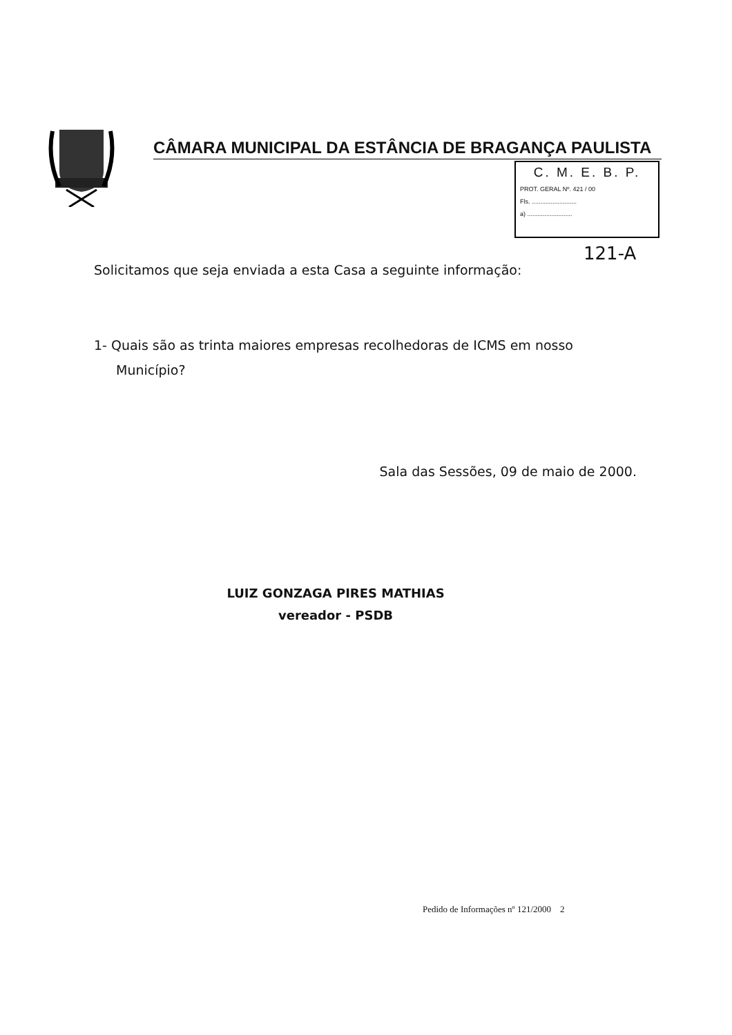CÂMARA MUNICIPAL DA ESTÂNCIA DE BRAGANÇA PAULISTA
C. M. E. B. P.
PROT. GERAL Nº. 421 / 00
Fls. ..........................
a) ..........................
121-A
Solicitamos que seja enviada a esta Casa a seguinte informação:
1- Quais são as trinta maiores empresas recolhedoras de ICMS em nosso Município?
Sala das Sessões, 09 de maio de 2000.
LUIZ GONZAGA PIRES MATHIAS
vereador - PSDB
Pedido de Informações nº 121/2000 2